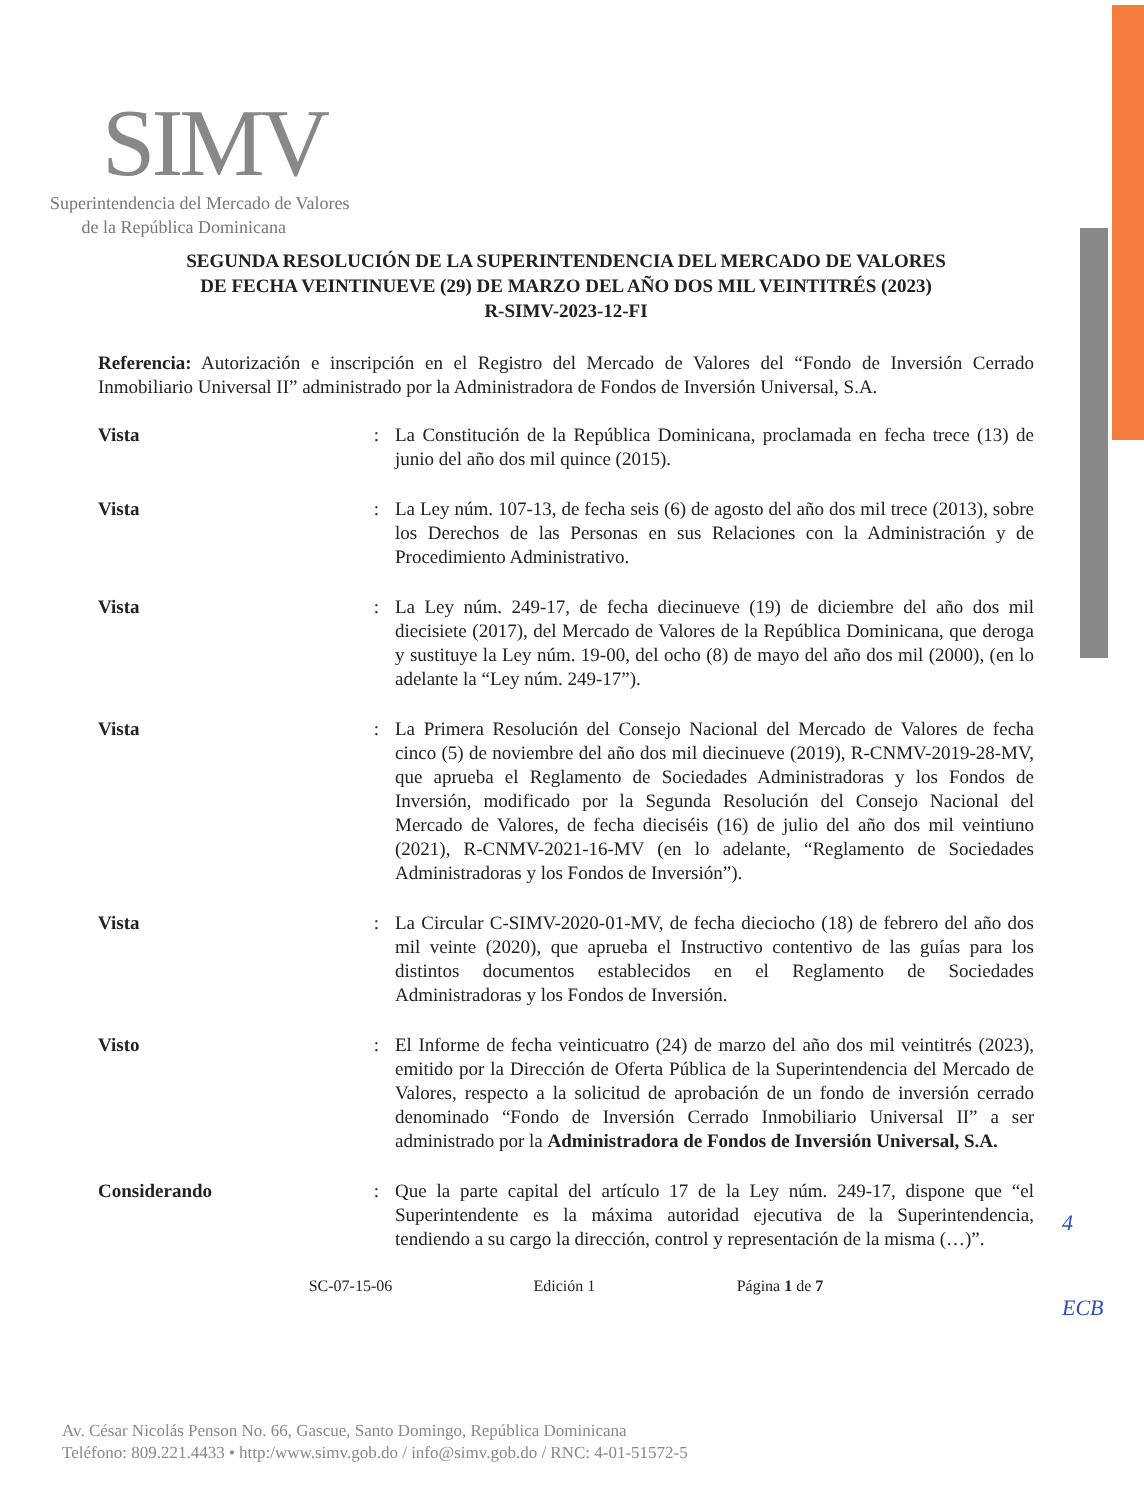SIMV
Superintendencia del Mercado de Valores
de la República Dominicana
SEGUNDA RESOLUCIÓN DE LA SUPERINTENDENCIA DEL MERCADO DE VALORES
DE FECHA VEINTINUEVE (29) DE MARZO DEL AÑO DOS MIL VEINTITRÉS (2023)
R-SIMV-2023-12-FI
Referencia: Autorización e inscripción en el Registro del Mercado de Valores del “Fondo de Inversión Cerrado Inmobiliario Universal II” administrado por la Administradora de Fondos de Inversión Universal, S.A.
Vista : La Constitución de la República Dominicana, proclamada en fecha trece (13) de junio del año dos mil quince (2015).
Vista : La Ley núm. 107-13, de fecha seis (6) de agosto del año dos mil trece (2013), sobre los Derechos de las Personas en sus Relaciones con la Administración y de Procedimiento Administrativo.
Vista : La Ley núm. 249-17, de fecha diecinueve (19) de diciembre del año dos mil diecisiete (2017), del Mercado de Valores de la República Dominicana, que deroga y sustituye la Ley núm. 19-00, del ocho (8) de mayo del año dos mil (2000), (en lo adelante la “Ley núm. 249-17”).
Vista : La Primera Resolución del Consejo Nacional del Mercado de Valores de fecha cinco (5) de noviembre del año dos mil diecinueve (2019), R-CNMV-2019-28-MV, que aprueba el Reglamento de Sociedades Administradoras y los Fondos de Inversión, modificado por la Segunda Resolución del Consejo Nacional del Mercado de Valores, de fecha dieciséis (16) de julio del año dos mil veintiuno (2021), R-CNMV-2021-16-MV (en lo adelante, “Reglamento de Sociedades Administradoras y los Fondos de Inversión”).
Vista : La Circular C-SIMV-2020-01-MV, de fecha dieciocho (18) de febrero del año dos mil veinte (2020), que aprueba el Instructivo contentivo de las guías para los distintos documentos establecidos en el Reglamento de Sociedades Administradoras y los Fondos de Inversión.
Visto : El Informe de fecha veinticuatro (24) de marzo del año dos mil veintitrés (2023), emitido por la Dirección de Oferta Pública de la Superintendencia del Mercado de Valores, respecto a la solicitud de aprobación de un fondo de inversión cerrado denominado “Fondo de Inversión Cerrado Inmobiliario Universal II” a ser administrado por la Administradora de Fondos de Inversión Universal, S.A.
Considerando : Que la parte capital del artículo 17 de la Ley núm. 249-17, dispone que “el Superintendente es la máxima autoridad ejecutiva de la Superintendencia, tendiendo a su cargo la dirección, control y representación de la misma (…)”.
SC-07-15-06 Edición 1 Página 1 de 7
4
ECB
Av. César Nicolás Penson No. 66, Gascue, Santo Domingo, República Dominicana
Teléfono: 809.221.4433 • http:/www.simv.gob.do / info@simv.gob.do / RNC: 4-01-51572-5